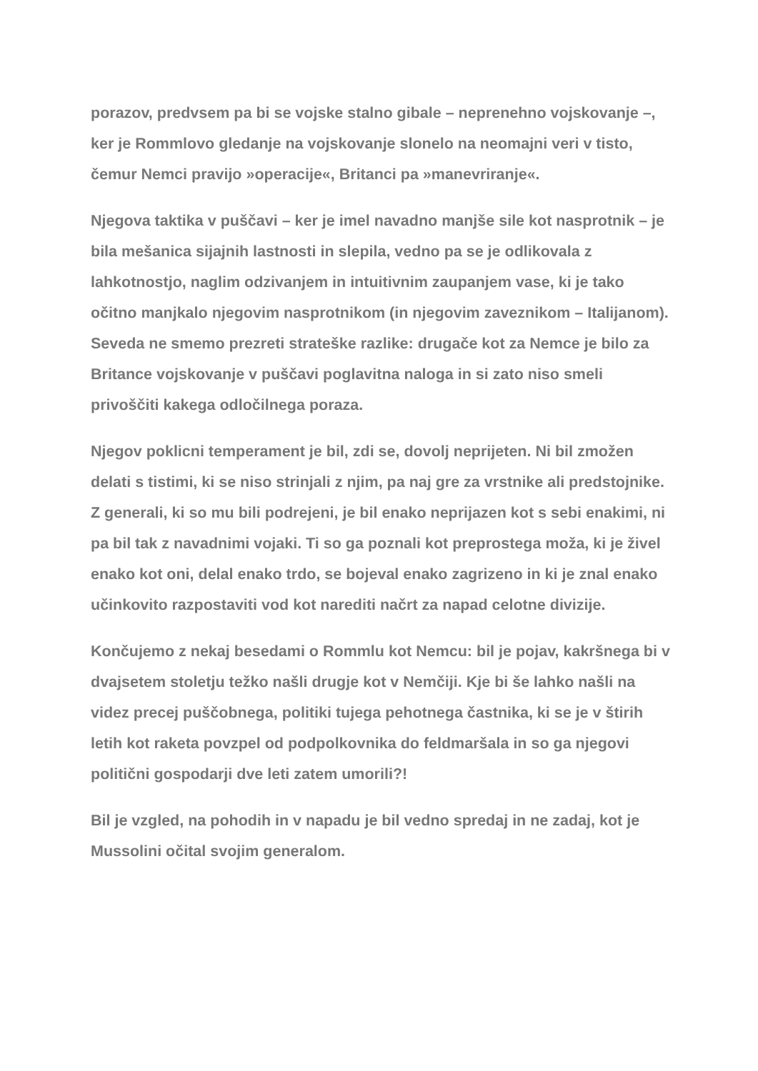porazov, predvsem pa bi se vojske stalno gibale – neprenehno vojskovanje –, ker je Rommlovo gledanje na vojskovanje slonelo na neomajni veri v tisto, čemur Nemci pravijo »operacije«, Britanci pa »manevriranje«.
Njegova taktika v puščavi – ker je imel navadno manjše sile kot nasprotnik – je bila mešanica sijajnih lastnosti in slepila, vedno pa se je odlikovala z lahkotnostjo, naglim odzivanjem in intuitivnim zaupanjem vase, ki je tako očitno manjkalo njegovim nasprotnikom (in njegovim zaveznikom – Italijanom). Seveda ne smemo prezreti strateške razlike: drugače kot za Nemce je bilo za Britance vojskovanje v puščavi poglavitna naloga in si zato niso smeli privoščiti kakega odločilnega poraza.
Njegov poklicni temperament je bil, zdi se, dovolj neprijeten. Ni bil zmožen delati s tistimi, ki se niso strinjali z njim, pa naj gre za vrstnike ali predstojnike. Z generali, ki so mu bili podrejeni, je bil enako neprijazen kot s sebi enakimi, ni pa bil tak z navadnimi vojaki. Ti so ga poznali kot preprostega moža, ki je živel enako kot oni, delal enako trdo, se bojeval enako zagrizeno in ki je znal enako učinkovito razpostaviti vod kot narediti načrt za napad celotne divizije.
Končujemo z nekaj besedami o Rommlu kot Nemcu: bil je pojav, kakršnega bi v dvajsetem stoletju težko našli drugje kot v Nemčiji. Kje bi še lahko našli na videz precej puščobnega, politiki tujega pehotnega častnika, ki se je v štirih letih kot raketa povzpel od podpolkovnika do feldmaršala in so ga njegovi politični gospodarji dve leti zatem umorili?!
Bil je vzgled, na pohodih in v napadu je bil vedno spredaj in ne zadaj, kot je Mussolini očital svojim generalom.